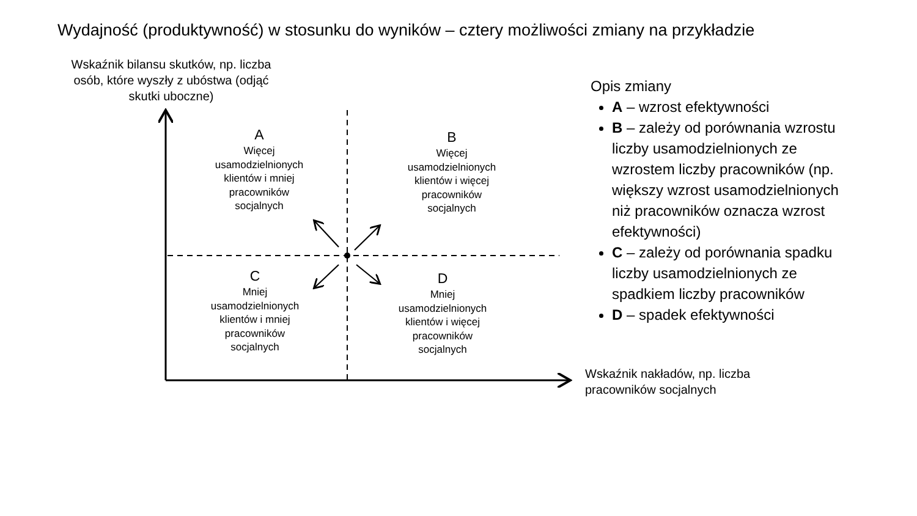Wydajność (produktywność) w stosunku do wyników – cztery możliwości zmiany na przykładzie
Wskaźnik bilansu skutków, np. liczba osób, które wyszły z ubóstwa (odjąć skutki uboczne)
A
Więcej usamodzielnionych klientów i mniej pracowników socjalnych
B
Więcej usamodzielnionych klientów i więcej pracowników socjalnych
C
Mniej usamodzielnionych klientów i mniej pracowników socjalnych
D
Mniej usamodzielnionych klientów i więcej pracowników socjalnych
Wskaźnik nakładów, np. liczba
pracowników socjalnych
Opis zmiany
A – wzrost efektywności
B – zależy od porównania wzrostu liczby usamodzielnionych ze wzrostem liczby pracowników (np. większy wzrost usamodzielnionych niż pracowników oznacza wzrost efektywności)
C – zależy od porównania spadku liczby usamodzielnionych ze spadkiem liczby pracowników
D – spadek efektywności